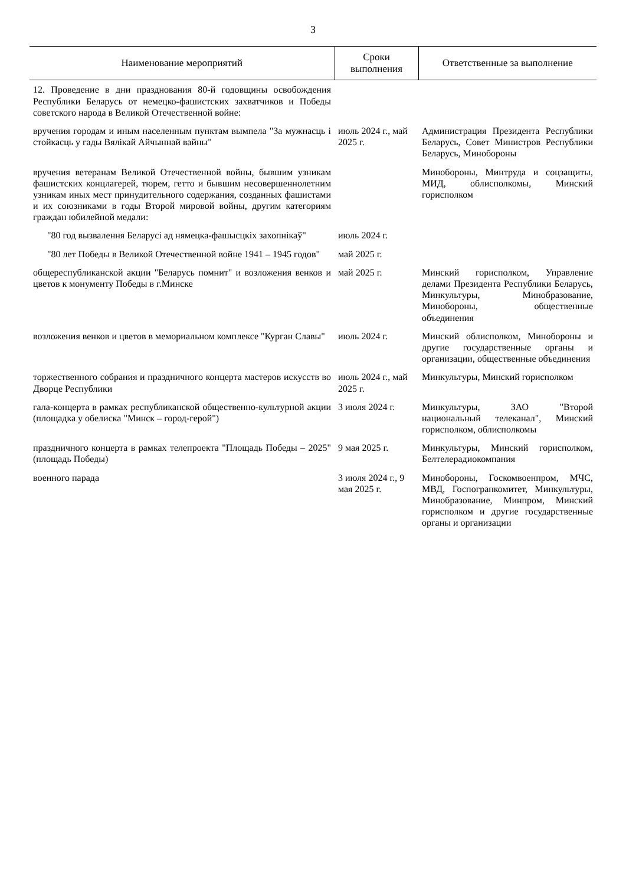3
| Наименование мероприятий | Сроки выполнения | Ответственные за выполнение |
| --- | --- | --- |
| 12. Проведение в дни празднования 80-й годовщины освобождения Республики Беларусь от немецко-фашистских захватчиков и Победы советского народа в Великой Отечественной войне: | | |
| вручения городам и иным населенным пунктам вымпела "За мужнасць і стойкасць у гады Вялікай Айчыннай вайны" | июль 2024 г., май 2025 г. | Администрация Президента Республики Беларусь, Совет Министров Республики Беларусь, Минобороны |
| вручения ветеранам Великой Отечественной войны, бывшим узникам фашистских концлагерей, тюрем, гетто и бывшим несовершеннолетним узникам иных мест принудительного содержания, созданных фашистами и их союзниками в годы Второй мировой войны, другим категориям граждан юбилейной медали: | | Минобороны, Минтруда и соцзащиты, МИД, облисполкомы, Минский горисполком |
| "80 год вызвалення Беларусі ад нямецка-фашысцкіх захопнікаў" | июль 2024 г. | |
| "80 лет Победы в Великой Отечественной войне 1941 – 1945 годов" | май 2025 г. | |
| общереспубликанской акции "Беларусь помнит" и возложения венков и цветов к монументу Победы в г.Минске | май 2025 г. | Минский горисполком, Управление делами Президента Республики Беларусь, Минкультуры, Минобразование, Минобороны, общественные объединения |
| возложения венков и цветов в мемориальном комплексе "Курган Славы" | июль 2024 г. | Минский облисполком, Минобороны и другие государственные органы и организации, общественные объединения |
| торжественного собрания и праздничного концерта мастеров искусств во Дворце Республики | июль 2024 г., май 2025 г. | Минкультуры, Минский горисполком |
| гала-концерта в рамках республиканской общественно-культурной акции (площадка у обелиска "Минск – город-герой") | 3 июля 2024 г. | Минкультуры, ЗАО "Второй национальный телеканал", Минский горисполком, облисполкомы |
| праздничного концерта в рамках телепроекта "Площадь Победы – 2025" (площадь Победы) | 9 мая 2025 г. | Минкультуры, Минский горисполком, Белтелерадиокомпания |
| военного парада | 3 июля 2024 г., 9 мая 2025 г. | Минобороны, Госкомвоенпром, МЧС, МВД, Госпогранкомитет, Минкультуры, Минобразование, Минпром, Минский горисполком и другие государственные органы и организации |